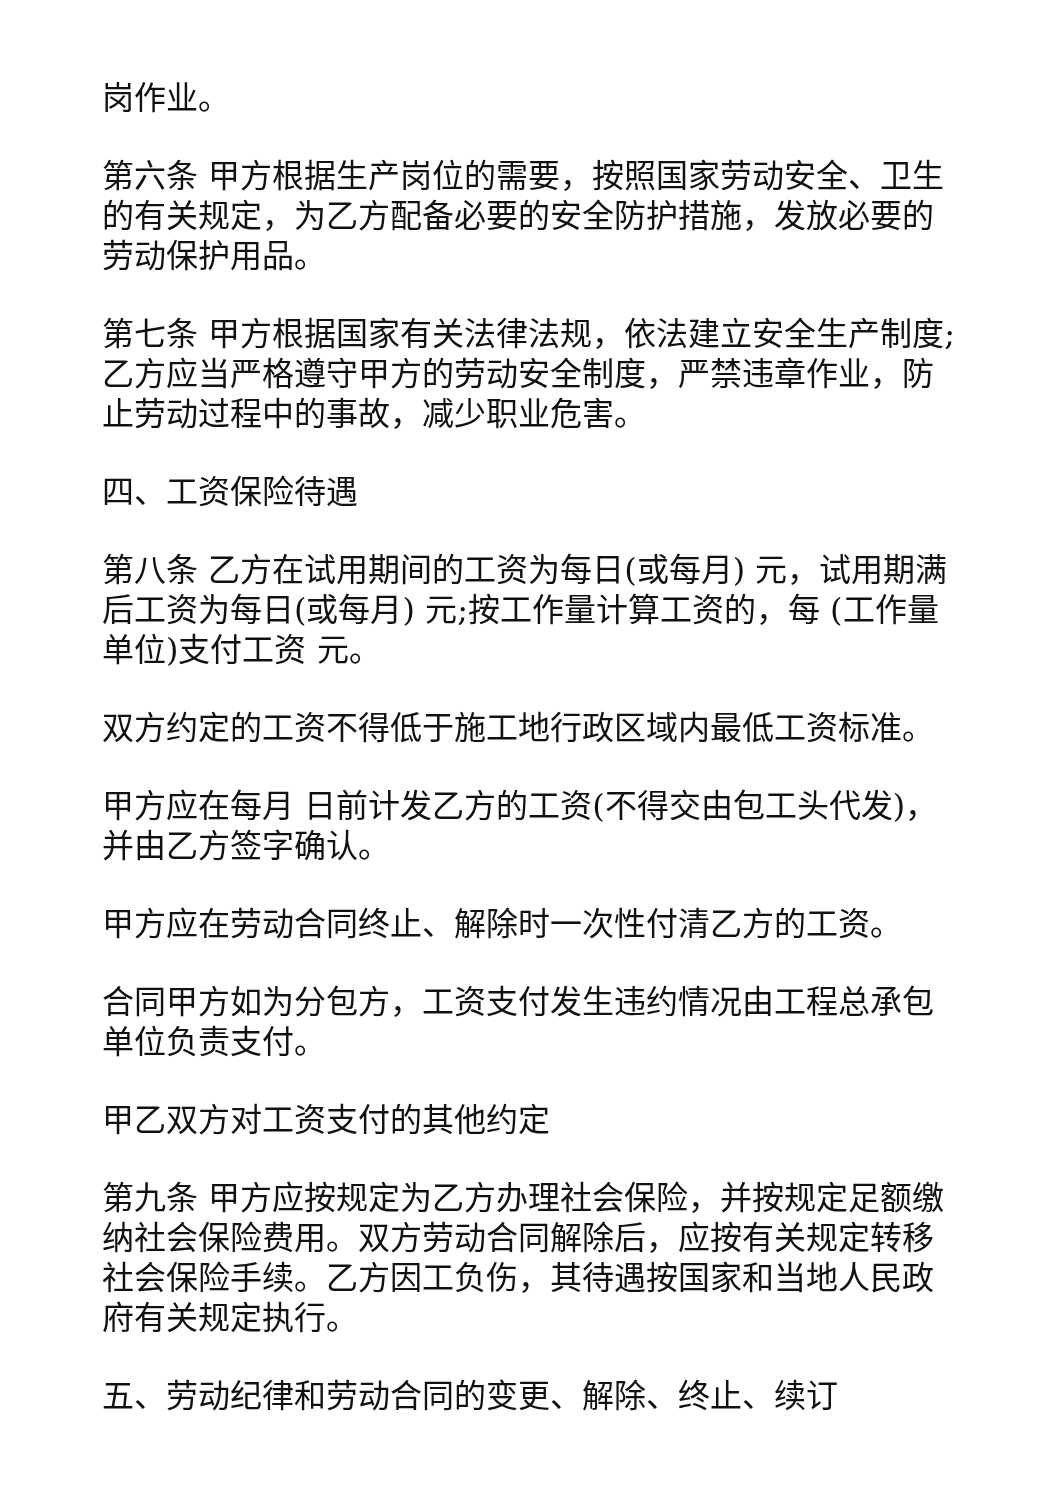岗作业。
第六条 甲方根据生产岗位的需要，按照国家劳动安全、卫生的有关规定，为乙方配备必要的安全防护措施，发放必要的劳动保护用品。
第七条 甲方根据国家有关法律法规，依法建立安全生产制度;乙方应当严格遵守甲方的劳动安全制度，严禁违章作业，防止劳动过程中的事故，减少职业危害。
四、工资保险待遇
第八条 乙方在试用期间的工资为每日(或每月) 元，试用期满后工资为每日(或每月) 元;按工作量计算工资的，每 (工作量单位)支付工资 元。
双方约定的工资不得低于施工地行政区域内最低工资标准。
甲方应在每月 日前计发乙方的工资(不得交由包工头代发)，并由乙方签字确认。
甲方应在劳动合同终止、解除时一次性付清乙方的工资。
合同甲方如为分包方，工资支付发生违约情况由工程总承包单位负责支付。
甲乙双方对工资支付的其他约定
第九条 甲方应按规定为乙方办理社会保险，并按规定足额缴纳社会保险费用。双方劳动合同解除后，应按有关规定转移社会保险手续。乙方因工负伤，其待遇按国家和当地人民政府有关规定执行。
五、劳动纪律和劳动合同的变更、解除、终止、续订